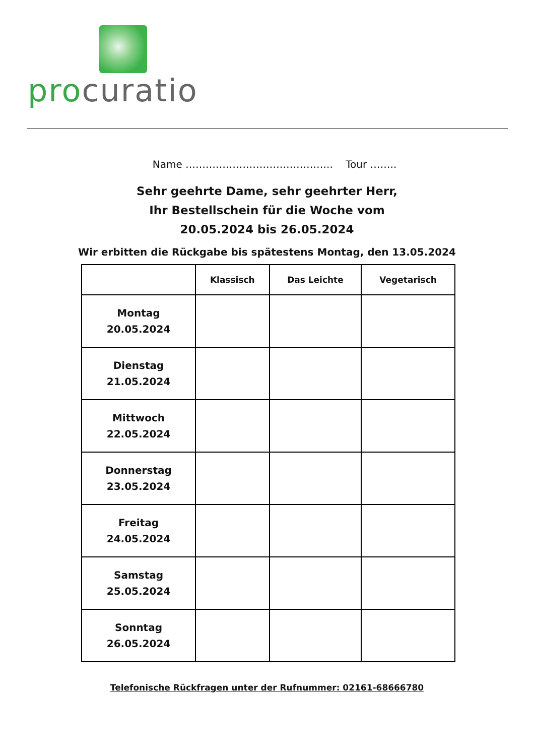pro curatio
Name …………………………………….. Tour ……..
Sehr geehrte Dame, sehr geehrter Herr,
Ihr Bestellschein für die Woche vom
20.05.2024 bis 26.05.2024
Wir erbitten die Rückgabe bis spätestens Montag, den 13.05.2024
| | Klassisch | Das Leichte | Vegetarisch |
| --- | --- | --- | --- |
| Montag 20.05.2024 | | | |
| Dienstag 21.05.2024 | | | |
| Mittwoch 22.05.2024 | | | |
| Donnerstag 23.05.2024 | | | |
| Freitag 24.05.2024 | | | |
| Samstag 25.05.2024 | | | |
| Sonntag 26.05.2024 | | | |
Telefonische Rückfragen unter der Rufnummer: 02161-68666780